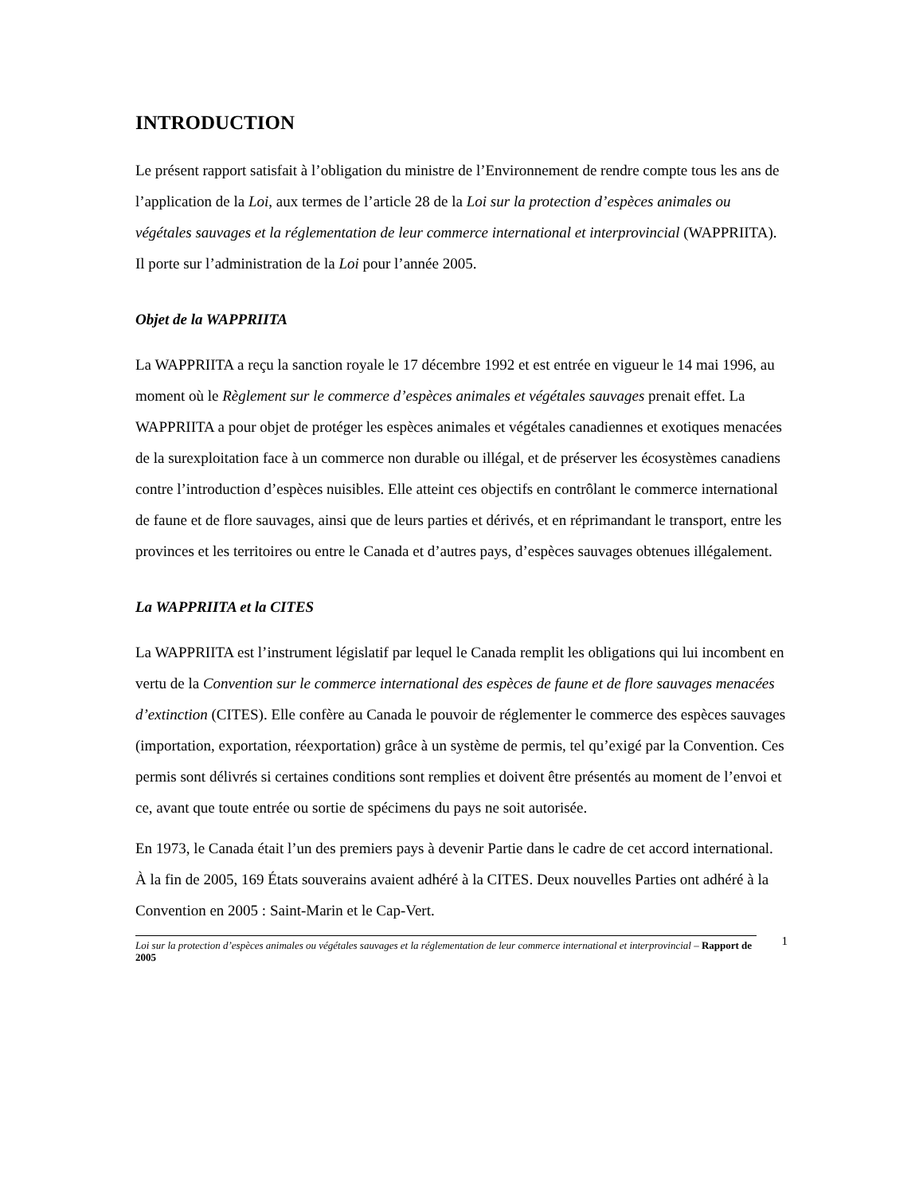INTRODUCTION
Le présent rapport satisfait à l’obligation du ministre de l’Environnement de rendre compte tous les ans de l’application de la Loi, aux termes de l’article 28 de la Loi sur la protection d’espèces animales ou végétales sauvages et la réglementation de leur commerce international et interprovincial (WAPPRIITA). Il porte sur l’administration de la Loi pour l’année 2005.
Objet de la WAPPRIITA
La WAPPRIITA a reçu la sanction royale le 17 décembre 1992 et est entrée en vigueur le 14 mai 1996, au moment où le Règlement sur le commerce d’espèces animales et végétales sauvages prenait effet. La WAPPRIITA a pour objet de protéger les espèces animales et végétales canadiennes et exotiques menacées de la surexploitation face à un commerce non durable ou illégal, et de préserver les écosystèmes canadiens contre l’introduction d’espèces nuisibles. Elle atteint ces objectifs en contrôlant le commerce international de faune et de flore sauvages, ainsi que de leurs parties et dérivés, et en réprimandant le transport, entre les provinces et les territoires ou entre le Canada et d’autres pays, d’espèces sauvages obtenues illégalement.
La WAPPRIITA et la CITES
La WAPPRIITA est l’instrument législatif par lequel le Canada remplit les obligations qui lui incombent en vertu de la Convention sur le commerce international des espèces de faune et de flore sauvages menacées d’extinction (CITES). Elle confère au Canada le pouvoir de réglementer le commerce des espèces sauvages (importation, exportation, réexportation) grâce à un système de permis, tel qu’exigé par la Convention. Ces permis sont délivrés si certaines conditions sont remplies et doivent être présentés au moment de l’envoi et ce, avant que toute entrée ou sortie de spécimens du pays ne soit autorisée.
En 1973, le Canada était l’un des premiers pays à devenir Partie dans le cadre de cet accord international. À la fin de 2005, 169 États souverains avaient adhéré à la CITES. Deux nouvelles Parties ont adhéré à la Convention en 2005 : Saint-Marin et le Cap-Vert.
Loi sur la protection d’espèces animales ou végétales sauvages et la réglementation de leur commerce international et interprovincial – Rapport de 2005
1